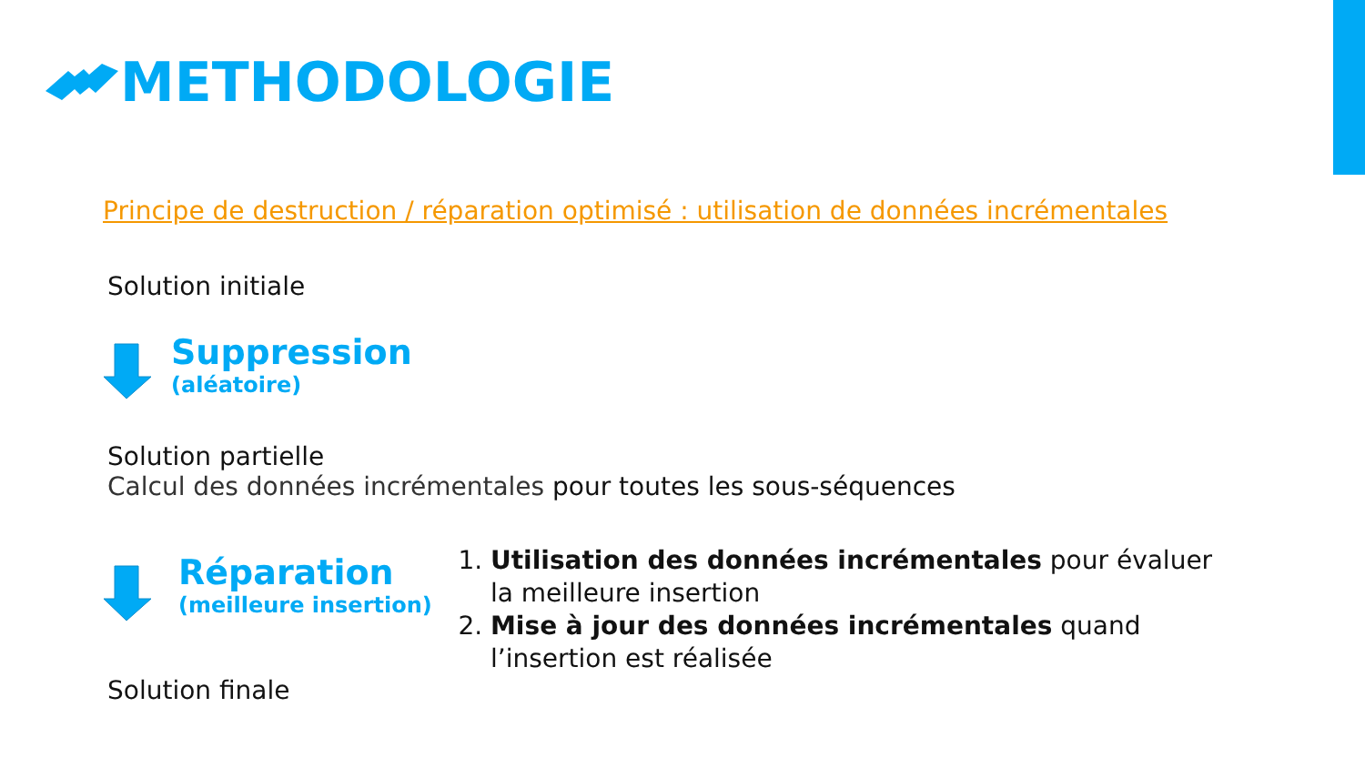METHODOLOGIE
Principe de destruction / réparation optimisé : utilisation de données incrémentales
Solution initiale
Suppression
(aléatoire)
Solution partielle
Calcul des données incrémentales pour toutes les sous-séquences
Réparation
(meilleure insertion)
1. Utilisation des données incrémentales pour évaluer la meilleure insertion
2. Mise à jour des données incrémentales quand l’insertion est réalisée
Solution finale